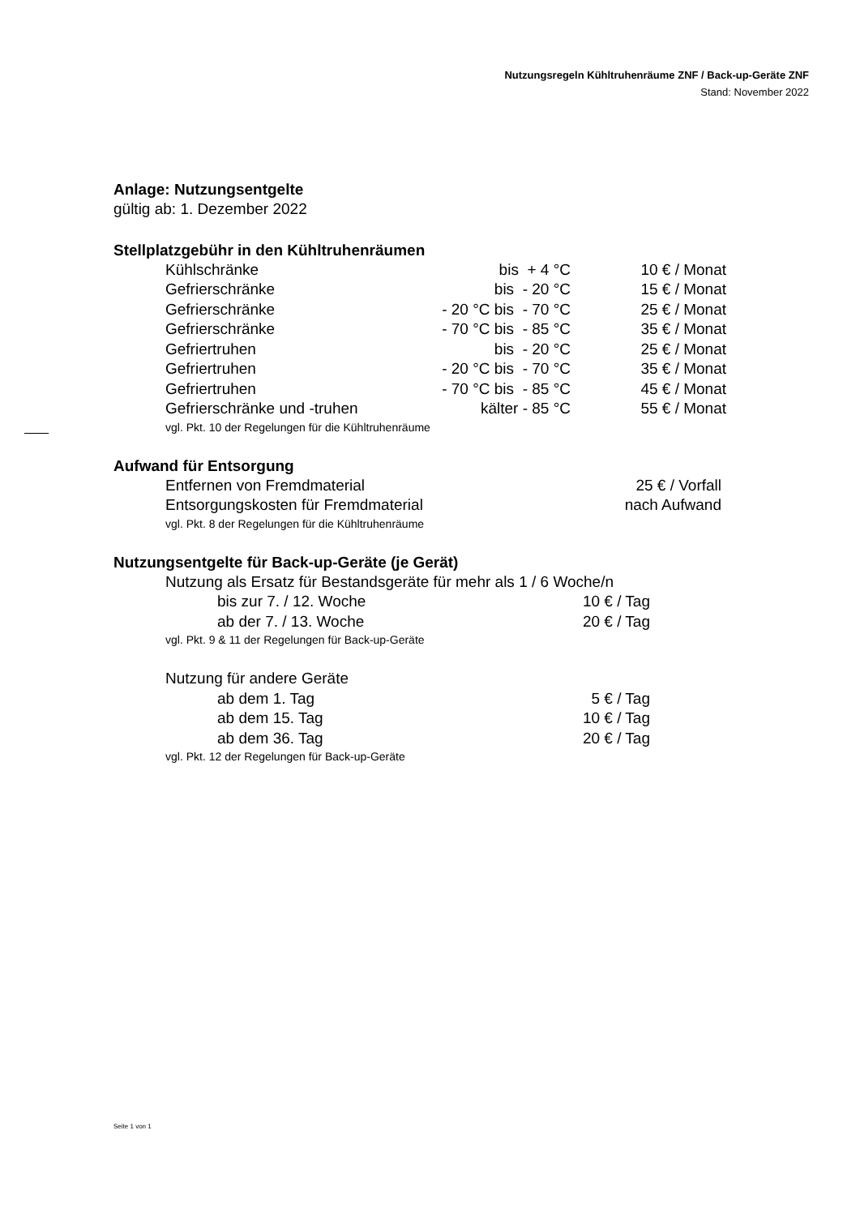Nutzungsregeln Kühltruhenräume ZNF / Back-up-Geräte ZNF
Stand: November 2022
Anlage: Nutzungsentgelte
gültig ab: 1. Dezember 2022
Stellplatzgebühr in den Kühltruhenräumen
| Kühlschränke | bis + 4 °C | 10 € / Monat |
| Gefrierschränke | bis - 20 °C | 15 € / Monat |
| Gefrierschränke | - 20 °C bis - 70 °C | 25 € / Monat |
| Gefrierschränke | - 70 °C bis - 85 °C | 35 € / Monat |
| Gefriertruhen | bis - 20 °C | 25 € / Monat |
| Gefriertruhen | - 20 °C bis - 70 °C | 35 € / Monat |
| Gefriertruhen | - 70 °C bis - 85 °C | 45 € / Monat |
| Gefrierschränke und -truhen | kälter - 85 °C | 55 € / Monat |
vgl. Pkt. 10 der Regelungen für die Kühltruhenräume
Aufwand für Entsorgung
| Entfernen von Fremdmaterial | 25 € / Vorfall |
| Entsorgungskosten für Fremdmaterial | nach Aufwand |
vgl. Pkt. 8 der Regelungen für die Kühltruhenräume
Nutzungsentgelte für Back-up-Geräte (je Gerät)
Nutzung als Ersatz für Bestandsgeräte für mehr als 1 / 6 Woche/n
| bis zur 7. / 12. Woche | 10 € / Tag |
| ab der 7. / 13. Woche | 20 € / Tag |
vgl. Pkt. 9 & 11 der Regelungen für Back-up-Geräte
Nutzung für andere Geräte
| ab dem 1. Tag | 5 € / Tag |
| ab dem 15. Tag | 10 € / Tag |
| ab dem 36. Tag | 20 € / Tag |
vgl. Pkt. 12 der Regelungen für Back-up-Geräte
Seite 1 von 1